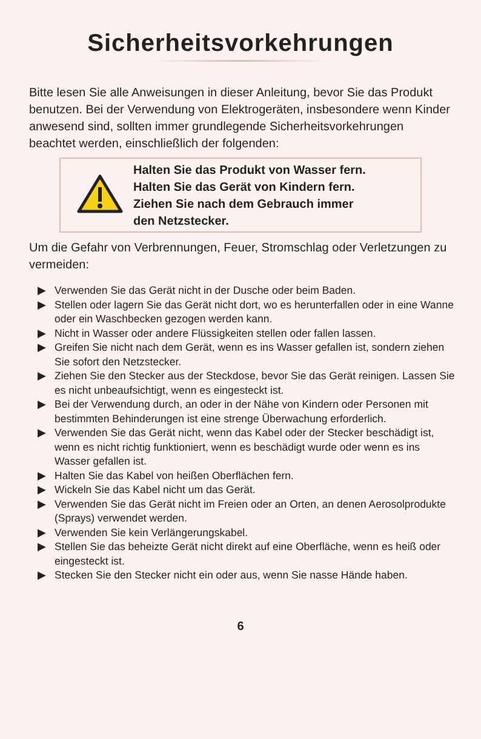Sicherheitsvorkehrungen
Bitte lesen Sie alle Anweisungen in dieser Anleitung, bevor Sie das Produkt benutzen. Bei der Verwendung von Elektrogeräten, insbesondere wenn Kinder anwesend sind, sollten immer grundlegende Sicherheitsvorkehrungen beachtet werden, einschließlich der folgenden:
Halten Sie das Produkt von Wasser fern.
Halten Sie das Gerät von Kindern fern.
Ziehen Sie nach dem Gebrauch immer
den Netzstecker.
Um die Gefahr von Verbrennungen, Feuer, Stromschlag oder Verletzungen zu vermeiden:
▶ Verwenden Sie das Gerät nicht in der Dusche oder beim Baden.
▶ Stellen oder lagern Sie das Gerät nicht dort, wo es herunterfallen oder in eine Wanne oder ein Waschbecken gezogen werden kann.
▶ Nicht in Wasser oder andere Flüssigkeiten stellen oder fallen lassen.
▶ Greifen Sie nicht nach dem Gerät, wenn es ins Wasser gefallen ist, sondern ziehen Sie sofort den Netzstecker.
▶ Ziehen Sie den Stecker aus der Steckdose, bevor Sie das Gerät reinigen. Lassen Sie es nicht unbeaufsichtigt, wenn es eingesteckt ist.
▶ Bei der Verwendung durch, an oder in der Nähe von Kindern oder Personen mit bestimmten Behinderungen ist eine strenge Überwachung erforderlich.
▶ Verwenden Sie das Gerät nicht, wenn das Kabel oder der Stecker beschädigt ist, wenn es nicht richtig funktioniert, wenn es beschädigt wurde oder wenn es ins Wasser gefallen ist.
▶ Halten Sie das Kabel von heißen Oberflächen fern.
▶ Wickeln Sie das Kabel nicht um das Gerät.
▶ Verwenden Sie das Gerät nicht im Freien oder an Orten, an denen Aerosolprodukte (Sprays) verwendet werden.
▶ Verwenden Sie kein Verlängerungskabel.
▶ Stellen Sie das beheizte Gerät nicht direkt auf eine Oberfläche, wenn es heiß oder eingesteckt ist.
▶ Stecken Sie den Stecker nicht ein oder aus, wenn Sie nasse Hände haben.
6